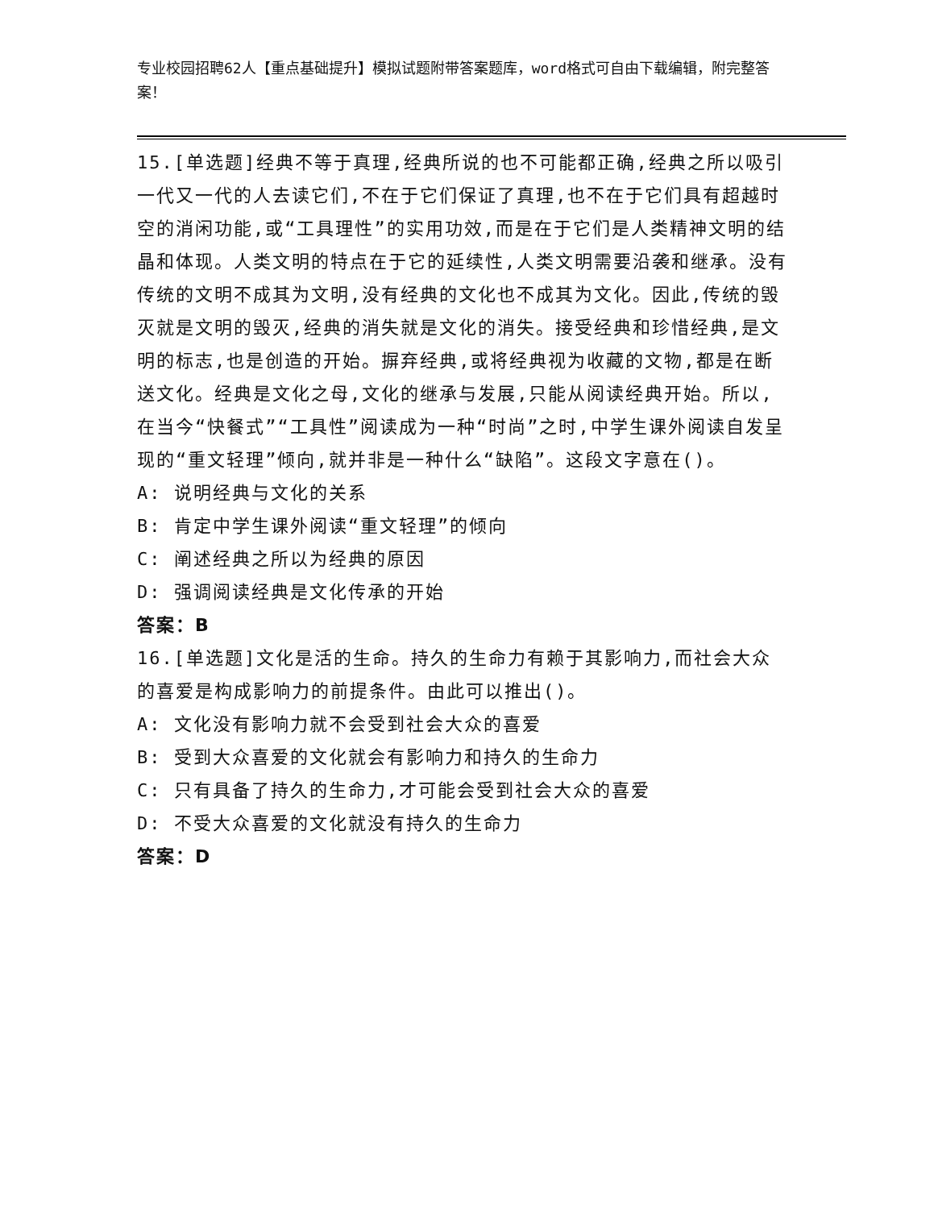专业校园招聘62人【重点基础提升】模拟试题附带答案题库，word格式可自由下载编辑，附完整答案！
15.[单选题]经典不等于真理,经典所说的也不可能都正确,经典之所以吸引一代又一代的人去读它们,不在于它们保证了真理,也不在于它们具有超越时空的消闲功能,或“工具理性”的实用功效,而是在于它们是人类精神文明的结晶和体现。人类文明的特点在于它的延续性,人类文明需要沿袭和继承。没有传统的文明不成其为文明,没有经典的文化也不成其为文化。因此,传统的毁灭就是文明的毁灭,经典的消失就是文化的消失。接受经典和珍惜经典,是文明的标志,也是创造的开始。摒弃经典,或将经典视为收藏的文物,都是在断送文化。经典是文化之母,文化的继承与发展,只能从阅读经典开始。所以,在当今“快餐式”“工具性”阅读成为一种“时尚”之时,中学生课外阅读自发呈现的“重文轻理”倾向,就并非是一种什么“缺陷”。这段文字意在()。
A: 说明经典与文化的关系
B: 肯定中学生课外阅读“重文轻理”的倾向
C: 阐述经典之所以为经典的原因
D: 强调阅读经典是文化传承的开始
答案：B
16.[单选题]文化是活的生命。持久的生命力有赖于其影响力,而社会大众的喜爱是构成影响力的前提条件。由此可以推出()。
A: 文化没有影响力就不会受到社会大众的喜爱
B: 受到大众喜爱的文化就会有影响力和持久的生命力
C: 只有具备了持久的生命力,才可能会受到社会大众的喜爱
D: 不受大众喜爱的文化就没有持久的生命力
答案：D